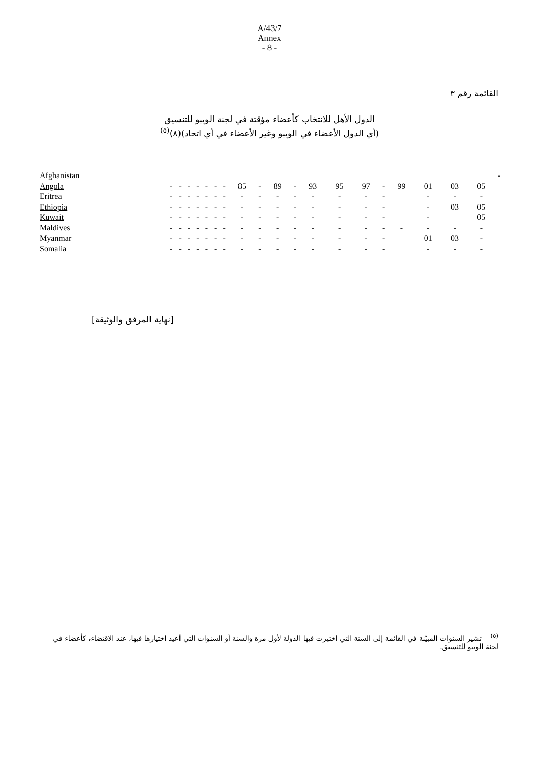A/43/7
Annex
- 8 -
القائمة رقم ٣
الدول الأهل للانتخاب كأعضاء مؤقتة في لجنة الويبو للتنسيق
(أي الدول الأعضاء في الويبو وغير الأعضاء في أي اتحاد)(٨)<sup>(٥)</sup>
| Afghanistan | | | | | | | | | | | | | | | | | | | | - |
| Angola | - | - | - | - | - | - | - | 85 | - | 89 | - | 93 | 95 | 97 | - | 99 | 01 | 03 | 05 | |
| Eritrea | - | - | - | - | - | - | - | - | - | - | - | - | - | - | - | | - | - | - | |
| Ethiopia | - | - | - | - | - | - | - | - | - | - | - | - | - | - | - | | - | 03 | 05 | |
| Kuwait | - | - | - | - | - | - | - | - | - | - | - | - | - | - | - | | - | | 05 | |
| Maldives | - | - | - | - | - | - | - | - | - | - | - | - | - | - | - | - | - | - | - | |
| Myanmar | - | - | - | - | - | - | - | - | - | - | - | - | - | - | - | | 01 | 03 | - | |
| Somalia | - | - | - | - | - | - | - | - | - | - | - | - | - | - | - | | - | - | - | |
[نهاية المرفق والوثيقة]
<sup>(٥)</sup> تشير السنوات المبيّنة في القائمة إلى السنة التي اختيرت فيها الدولة لأول مرة والسنة أو السنوات التي أعيد اختيارها فيها، عند الاقتضاء، كأعضاء في لجنة الويبو للتنسيق.